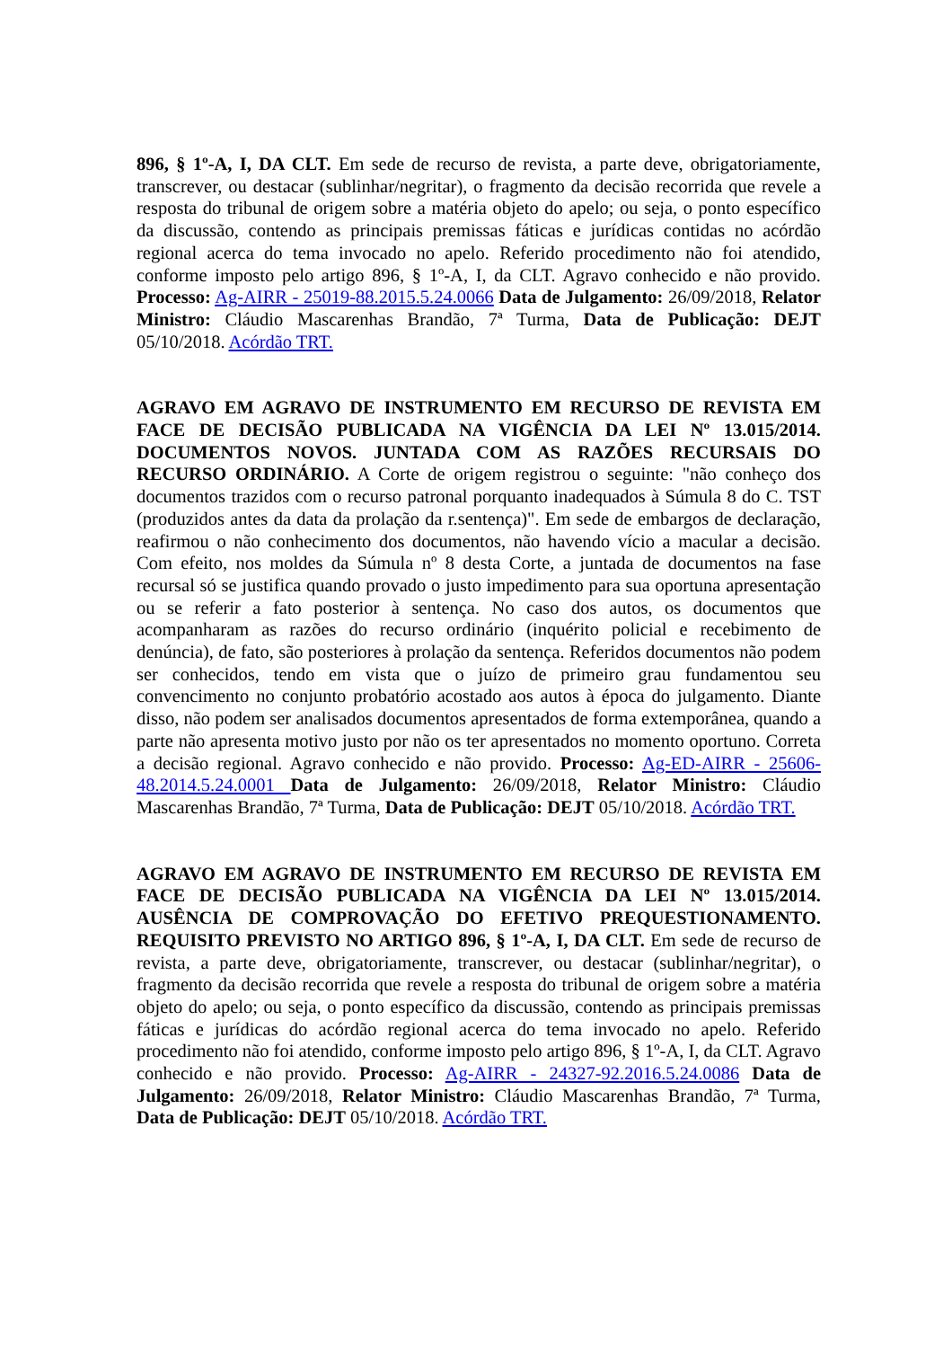896, § 1º-A, I, DA CLT. Em sede de recurso de revista, a parte deve, obrigatoriamente, transcrever, ou destacar (sublinhar/negritar), o fragmento da decisão recorrida que revele a resposta do tribunal de origem sobre a matéria objeto do apelo; ou seja, o ponto específico da discussão, contendo as principais premissas fáticas e jurídicas contidas no acórdão regional acerca do tema invocado no apelo. Referido procedimento não foi atendido, conforme imposto pelo artigo 896, § 1º-A, I, da CLT. Agravo conhecido e não provido. Processo: Ag-AIRR - 25019-88.2015.5.24.0066 Data de Julgamento: 26/09/2018, Relator Ministro: Cláudio Mascarenhas Brandão, 7ª Turma, Data de Publicação: DEJT 05/10/2018. Acórdão TRT.
AGRAVO EM AGRAVO DE INSTRUMENTO EM RECURSO DE REVISTA EM FACE DE DECISÃO PUBLICADA NA VIGÊNCIA DA LEI Nº 13.015/2014. DOCUMENTOS NOVOS. JUNTADA COM AS RAZÕES RECURSAIS DO RECURSO ORDINÁRIO. A Corte de origem registrou o seguinte: "não conheço dos documentos trazidos com o recurso patronal porquanto inadequados à Súmula 8 do C. TST (produzidos antes da data da prolação da r.sentença)". Em sede de embargos de declaração, reafirmou o não conhecimento dos documentos, não havendo vício a macular a decisão. Com efeito, nos moldes da Súmula nº 8 desta Corte, a juntada de documentos na fase recursal só se justifica quando provado o justo impedimento para sua oportuna apresentação ou se referir a fato posterior à sentença. No caso dos autos, os documentos que acompanharam as razões do recurso ordinário (inquérito policial e recebimento de denúncia), de fato, são posteriores à prolação da sentença. Referidos documentos não podem ser conhecidos, tendo em vista que o juízo de primeiro grau fundamentou seu convencimento no conjunto probatório acostado aos autos à época do julgamento. Diante disso, não podem ser analisados documentos apresentados de forma extemporânea, quando a parte não apresenta motivo justo por não os ter apresentados no momento oportuno. Correta a decisão regional. Agravo conhecido e não provido. Processo: Ag-ED-AIRR - 25606-48.2014.5.24.0001 Data de Julgamento: 26/09/2018, Relator Ministro: Cláudio Mascarenhas Brandão, 7ª Turma, Data de Publicação: DEJT 05/10/2018. Acórdão TRT.
AGRAVO EM AGRAVO DE INSTRUMENTO EM RECURSO DE REVISTA EM FACE DE DECISÃO PUBLICADA NA VIGÊNCIA DA LEI Nº 13.015/2014. AUSÊNCIA DE COMPROVAÇÃO DO EFETIVO PREQUESTIONAMENTO. REQUISITO PREVISTO NO ARTIGO 896, § 1º-A, I, DA CLT. Em sede de recurso de revista, a parte deve, obrigatoriamente, transcrever, ou destacar (sublinhar/negritar), o fragmento da decisão recorrida que revele a resposta do tribunal de origem sobre a matéria objeto do apelo; ou seja, o ponto específico da discussão, contendo as principais premissas fáticas e jurídicas do acórdão regional acerca do tema invocado no apelo. Referido procedimento não foi atendido, conforme imposto pelo artigo 896, § 1º-A, I, da CLT. Agravo conhecido e não provido. Processo: Ag-AIRR - 24327-92.2016.5.24.0086 Data de Julgamento: 26/09/2018, Relator Ministro: Cláudio Mascarenhas Brandão, 7ª Turma, Data de Publicação: DEJT 05/10/2018. Acórdão TRT.